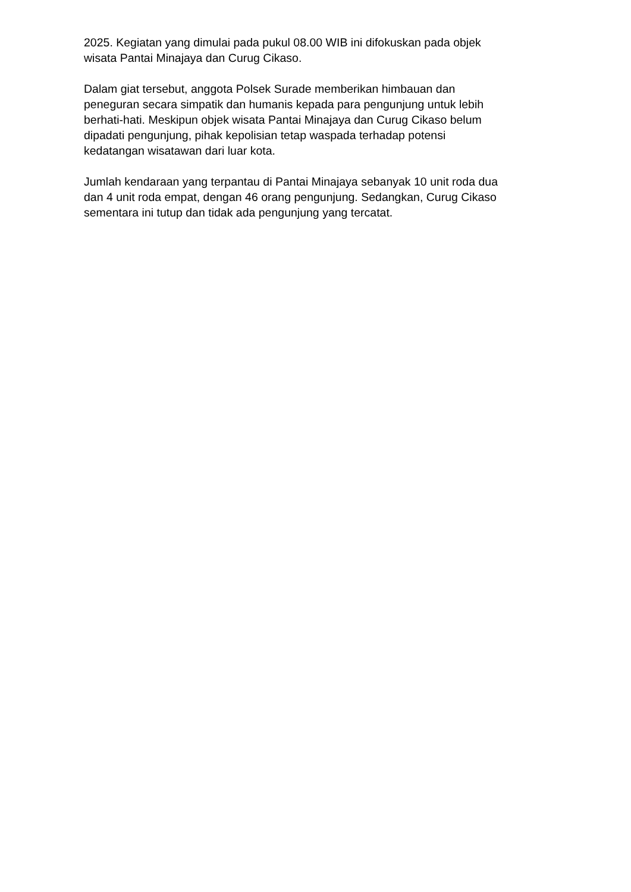2025. Kegiatan yang dimulai pada pukul 08.00 WIB ini difokuskan pada objek
wisata Pantai Minajaya dan Curug Cikaso.
Dalam giat tersebut, anggota Polsek Surade memberikan himbauan dan
peneguran secara simpatik dan humanis kepada para pengunjung untuk lebih
berhati-hati. Meskipun objek wisata Pantai Minajaya dan Curug Cikaso belum
dipadati pengunjung, pihak kepolisian tetap waspada terhadap potensi
kedatangan wisatawan dari luar kota.
Jumlah kendaraan yang terpantau di Pantai Minajaya sebanyak 10 unit roda dua
dan 4 unit roda empat, dengan 46 orang pengunjung. Sedangkan, Curug Cikaso
sementara ini tutup dan tidak ada pengunjung yang tercatat.